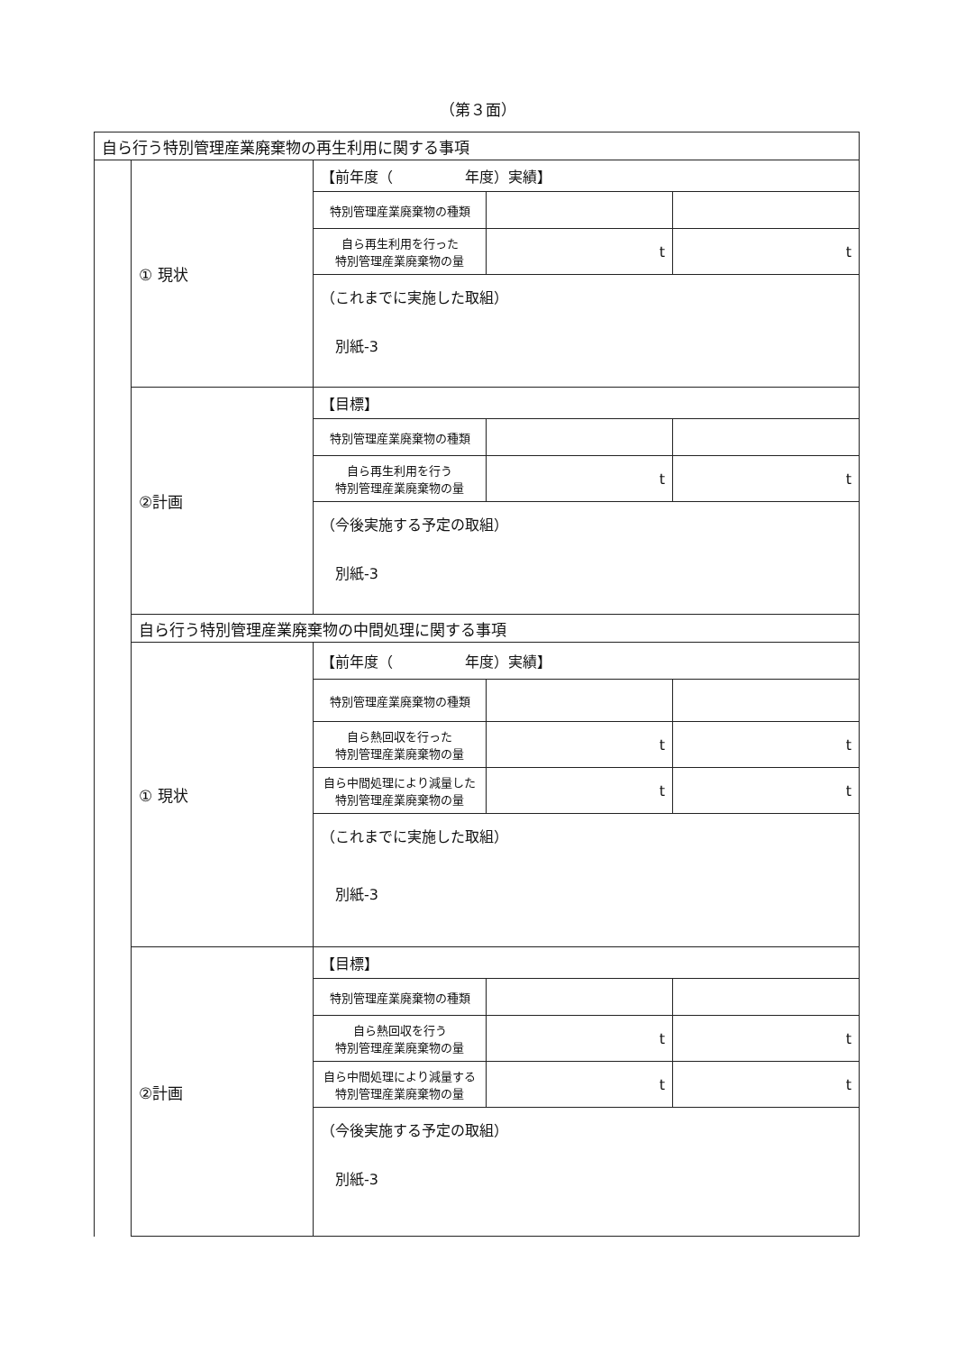（第３面）
| 自ら行う特別管理産業廃棄物の再生利用に関する事項 | | | | |
| | ① 現状 | 【前年度（ 年度）実績】 | | |
| | | 特別管理産業廃棄物の種類 | | |
| | | 自ら再生利用を行った 特別管理産業廃棄物の量 | t | t |
| | | （これまでに実施した取組） 別紙-3 | | |
| | ②計画 | 【目標】 | | |
| | | 特別管理産業廃棄物の種類 | | |
| | | 自ら再生利用を行う 特別管理産業廃棄物の量 | t | t |
| | | （今後実施する予定の取組） 別紙-3 | | |
| | 自ら行う特別管理産業廃棄物の中間処理に関する事項 | | | |
| | ① 現状 | 【前年度（ 年度）実績】 | | |
| | | 特別管理産業廃棄物の種類 | | |
| | | 自ら熱回収を行った 特別管理産業廃棄物の量 | t | t |
| | | 自ら中間処理により減量した 特別管理産業廃棄物の量 | t | t |
| | | （これまでに実施した取組） 別紙-3 | | |
| | ②計画 | 【目標】 | | |
| | | 特別管理産業廃棄物の種類 | | |
| | | 自ら熱回収を行う 特別管理産業廃棄物の量 | t | t |
| | | 自ら中間処理により減量する 特別管理産業廃棄物の量 | t | t |
| | | （今後実施する予定の取組） 別紙-3 | | |